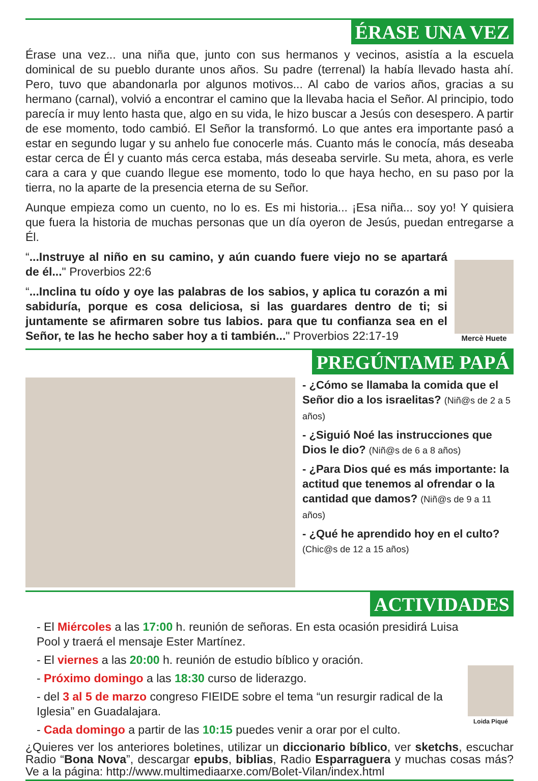ÉRASE UNA VEZ
Érase una vez... una niña que, junto con sus hermanos y vecinos, asistía a la escuela dominical de su pueblo durante unos años. Su padre (terrenal) la había llevado hasta ahí. Pero, tuvo que abandonarla por algunos motivos... Al cabo de varios años, gracias a su hermano (carnal), volvió a encontrar el camino que la llevaba hacia el Señor. Al principio, todo parecía ir muy lento hasta que, algo en su vida, le hizo buscar a Jesús con desespero. A partir de ese momento, todo cambió. El Señor la transformó. Lo que antes era importante pasó a estar en segundo lugar y su anhelo fue conocerle más. Cuanto más le conocía, más deseaba estar cerca de Él y cuanto más cerca estaba, más deseaba servirle. Su meta, ahora, es verle cara a cara y que cuando llegue ese momento, todo lo que haya hecho, en su paso por la tierra, no la aparte de la presencia eterna de su Señor.
Aunque empieza como un cuento, no lo es. Es mi historia... ¡Esa niña... soy yo! Y quisiera que fuera la historia de muchas personas que un día oyeron de Jesús, puedan entregarse a Él.
“...Instruye al niño en su camino, y aún cuando fuere viejo no se apartará de él..." Proverbios 22:6
“...Inclina tu oído y oye las palabras de los sabios, y aplica tu corazón a mi sabiduría, porque es cosa deliciosa, si las guardares dentro de ti; si juntamente se afirmaren sobre tus labios. para que tu confianza sea en el Señor, te las he hecho saber hoy a ti también..." Proverbios 22:17-19
Mercè Huete
PREGÚNTAME PAPÁ
- ¿Cómo se llamaba la comida que el Señor dio a los israelitas? (Niñ@s de 2 a 5 años)
- ¿Siguió Noé las instrucciones que Dios le dio? (Niñ@s de 6 a 8 años)
- ¿Para Dios qué es más importante: la actitud que tenemos al ofrendar o la cantidad que damos? (Niñ@s de 9 a 11 años)
- ¿Qué he aprendido hoy en el culto? (Chic@s de 12 a 15 años)
ACTIVIDADES
- El Miércoles a las 17:00 h. reunión de señoras. En esta ocasión presidirá Luisa Pool y traerá el mensaje Ester Martínez.
- El viernes a las 20:00 h. reunión de estudio bíblico y oración.
- Próximo domingo a las 18:30 curso de liderazgo.
- del 3 al 5 de marzo congreso FIEIDE sobre el tema “un resurgir radical de la Iglesia” en Guadalajara.
- Cada domingo a partir de las 10:15 puedes venir a orar por el culto.
Loida Piqué
¿Quieres ver los anteriores boletines, utilizar un diccionario bíblico, ver sketchs, escuchar Radio “Bona Nova”, descargar epubs, biblias, Radio Esparraguera y muchas cosas más? Ve a la página: http://www.multimediaarxe.com/Bolet-Vilan/index.html